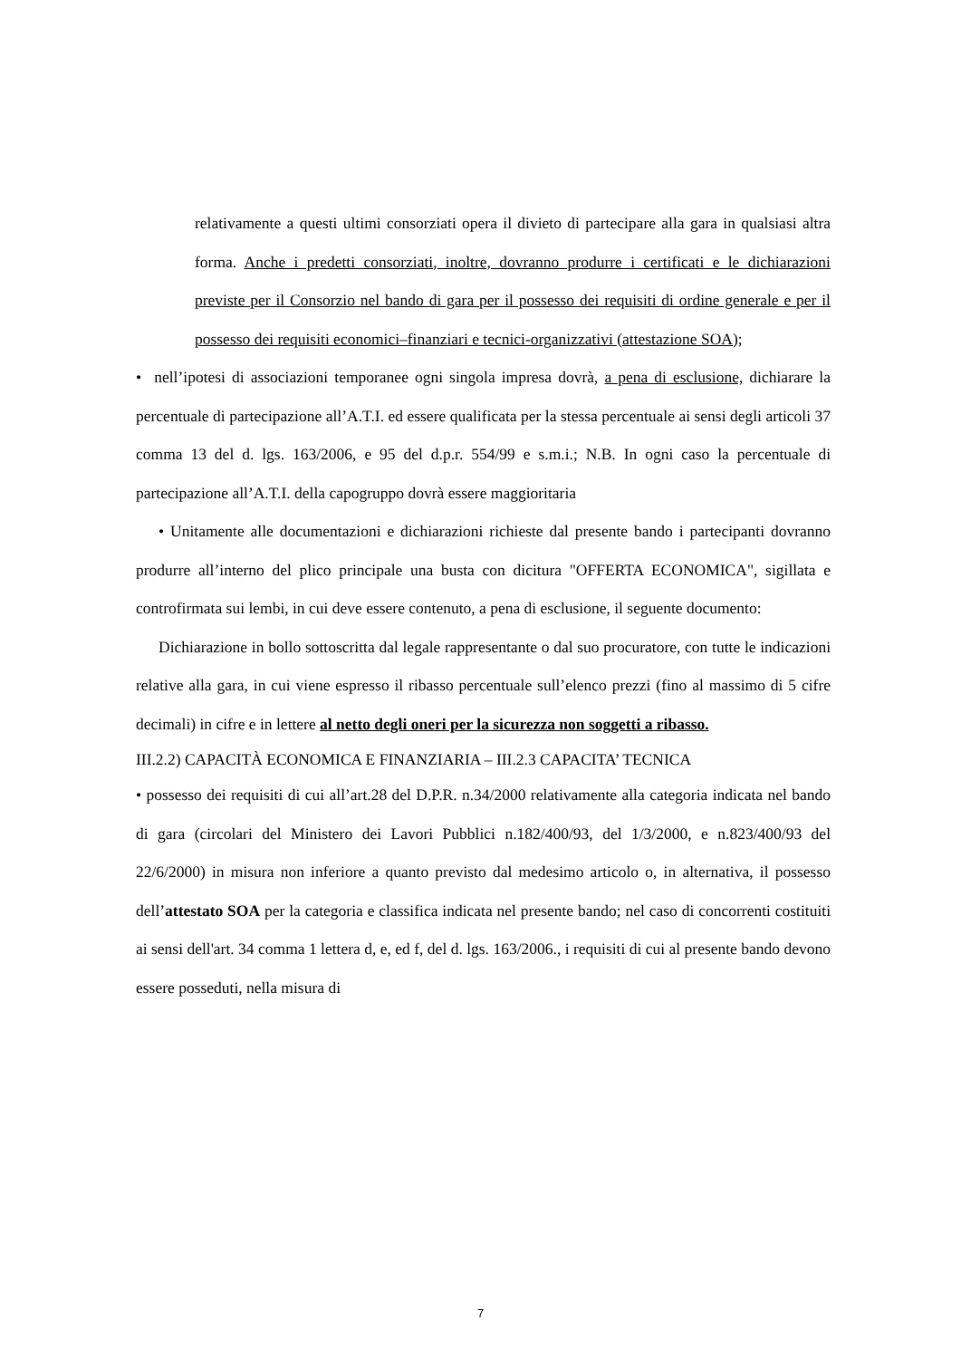relativamente a questi ultimi consorziati opera il divieto di partecipare alla gara in qualsiasi altra forma. Anche i predetti consorziati, inoltre, dovranno produrre i certificati e le dichiarazioni previste per il Consorzio nel bando di gara per il possesso dei requisiti di ordine generale e per il possesso dei requisiti economici–finanziari e tecnici-organizzativi (attestazione SOA);
• nell’ipotesi di associazioni temporanee ogni singola impresa dovrà, a pena di esclusione, dichiarare la percentuale di partecipazione all’A.T.I. ed essere qualificata per la stessa percentuale ai sensi degli articoli 37 comma 13 del d. lgs. 163/2006, e 95 del d.p.r. 554/99 e s.m.i.; N.B. In ogni caso la percentuale di partecipazione all’A.T.I. della capogruppo dovrà essere maggioritaria
• Unitamente alle documentazioni e dichiarazioni richieste dal presente bando i partecipanti dovranno produrre all’interno del plico principale una busta con dicitura "OFFERTA ECONOMICA", sigillata e controfirmata sui lembi, in cui deve essere contenuto, a pena di esclusione, il seguente documento:
Dichiarazione in bollo sottoscritta dal legale rappresentante o dal suo procuratore, con tutte le indicazioni relative alla gara, in cui viene espresso il ribasso percentuale sull’elenco prezzi (fino al massimo di 5 cifre decimali) in cifre e in lettere al netto degli oneri per la sicurezza non soggetti a ribasso.
III.2.2) CAPACITÀ ECONOMICA E FINANZIARIA – III.2.3 CAPACITA’ TECNICA
• possesso dei requisiti di cui all’art.28 del D.P.R. n.34/2000 relativamente alla categoria indicata nel bando di gara (circolari del Ministero dei Lavori Pubblici n.182/400/93, del 1/3/2000, e n.823/400/93 del 22/6/2000) in misura non inferiore a quanto previsto dal medesimo articolo o, in alternativa, il possesso dell’attestato SOA per la categoria e classifica indicata nel presente bando; nel caso di concorrenti costituiti ai sensi dell'art. 34 comma 1 lettera d, e, ed f, del d. lgs. 163/2006., i requisiti di cui al presente bando devono essere posseduti, nella misura di
7